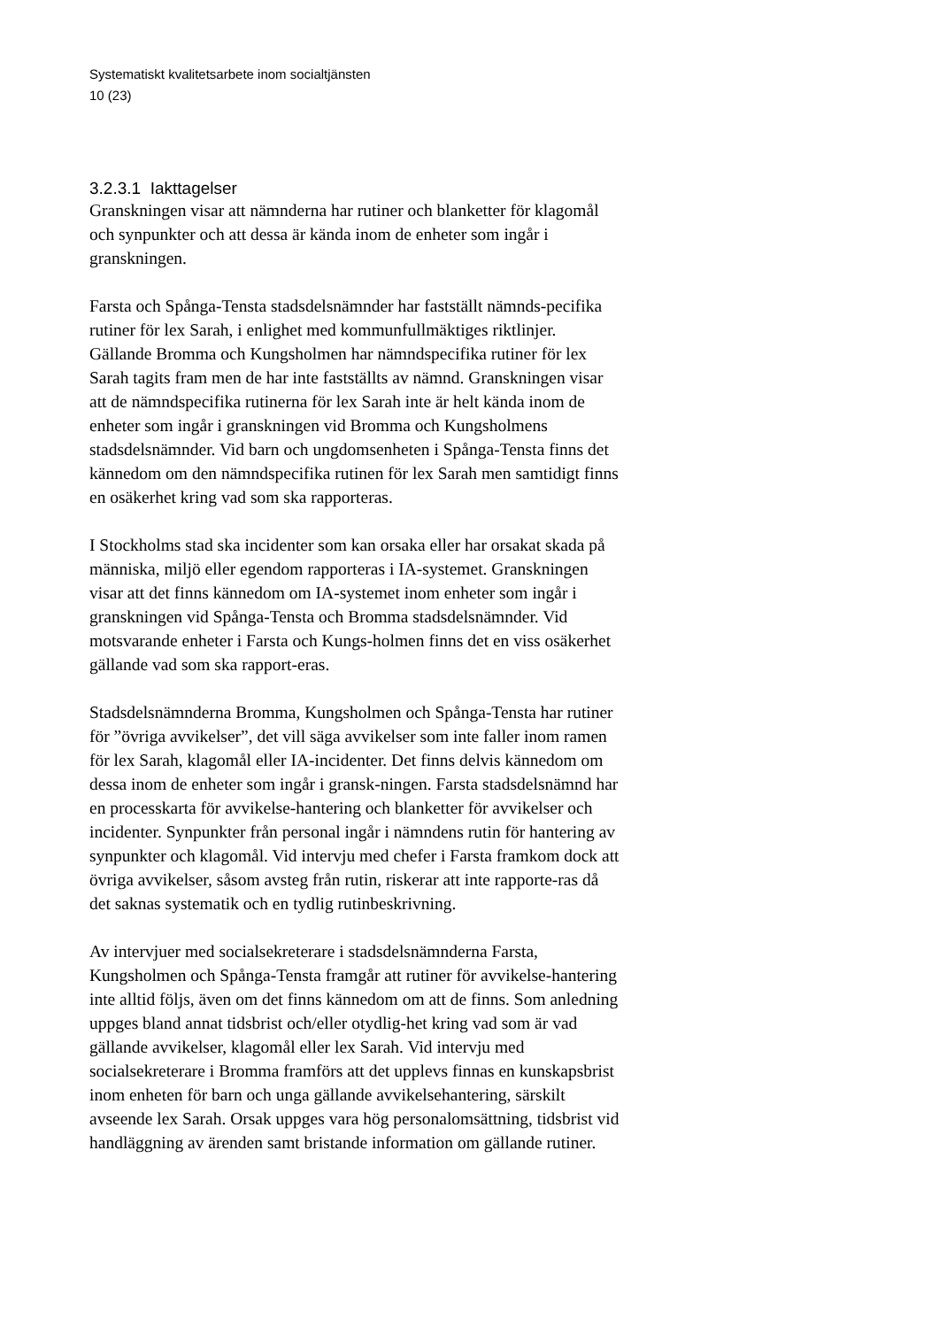Systematiskt kvalitetsarbete inom socialtjänsten
10 (23)
3.2.3.1 Iakttagelser
Granskningen visar att nämnderna har rutiner och blanketter för klagomål och synpunkter och att dessa är kända inom de enheter som ingår i granskningen.
Farsta och Spånga-Tensta stadsdelsnämnder har fastställt nämnds-pecifika rutiner för lex Sarah, i enlighet med kommunfullmäktiges riktlinjer. Gällande Bromma och Kungsholmen har nämndspecifika rutiner för lex Sarah tagits fram men de har inte fastställts av nämnd. Granskningen visar att de nämndspecifika rutinerna för lex Sarah inte är helt kända inom de enheter som ingår i granskningen vid Bromma och Kungsholmens stadsdelsnämnder. Vid barn och ungdomsenheten i Spånga-Tensta finns det kännedom om den nämndspecifika rutinen för lex Sarah men samtidigt finns en osäkerhet kring vad som ska rapporteras.
I Stockholms stad ska incidenter som kan orsaka eller har orsakat skada på människa, miljö eller egendom rapporteras i IA-systemet. Granskningen visar att det finns kännedom om IA-systemet inom enheter som ingår i granskningen vid Spånga-Tensta och Bromma stadsdelsnämnder. Vid motsvarande enheter i Farsta och Kungs-holmen finns det en viss osäkerhet gällande vad som ska rapport-eras.
Stadsdelsnämnderna Bromma, Kungsholmen och Spånga-Tensta har rutiner för ”övriga avvikelser”, det vill säga avvikelser som inte faller inom ramen för lex Sarah, klagomål eller IA-incidenter. Det finns delvis kännedom om dessa inom de enheter som ingår i gransk-ningen. Farsta stadsdelsnämnd har en processkarta för avvikelse-hantering och blanketter för avvikelser och incidenter. Synpunkter från personal ingår i nämndens rutin för hantering av synpunkter och klagomål. Vid intervju med chefer i Farsta framkom dock att övriga avvikelser, såsom avsteg från rutin, riskerar att inte rapporte-ras då det saknas systematik och en tydlig rutinbeskrivning.
Av intervjuer med socialsekreterare i stadsdelsnämnderna Farsta, Kungsholmen och Spånga-Tensta framgår att rutiner för avvikelse-hantering inte alltid följs, även om det finns kännedom om att de finns. Som anledning uppges bland annat tidsbrist och/eller otydlig-het kring vad som är vad gällande avvikelser, klagomål eller lex Sarah. Vid intervju med socialsekreterare i Bromma framförs att det upplevs finnas en kunskapsbrist inom enheten för barn och unga gällande avvikelsehantering, särskilt avseende lex Sarah. Orsak uppges vara hög personalomsättning, tidsbrist vid handläggning av ärenden samt bristande information om gällande rutiner.